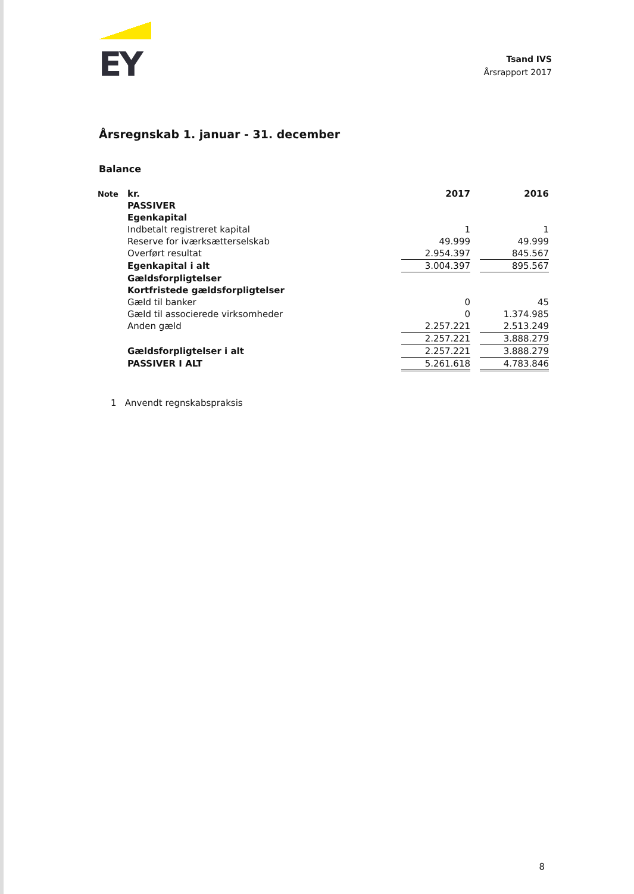EY
Tsand IVS
Årsrapport 2017
Årsregnskab 1. januar - 31. december
Balance
| Note | kr. | 2017 | | 2016 |
| | PASSIVER | | | |
| | Egenkapital | | | |
| | Indbetalt registreret kapital | 1 | | 1 |
| | Reserve for iværksætterselskab | 49.999 | | 49.999 |
| | Overført resultat | 2.954.397 | | 845.567 |
| | Egenkapital i alt | 3.004.397 | | 895.567 |
| | Gældsforpligtelser | | | |
| | Kortfristede gældsforpligtelser | | | |
| | Gæld til banker | 0 | | 45 |
| | Gæld til associerede virksomheder | 0 | | 1.374.985 |
| | Anden gæld | 2.257.221 | | 2.513.249 |
| | | 2.257.221 | | 3.888.279 |
| | Gældsforpligtelser i alt | 2.257.221 | | 3.888.279 |
| | PASSIVER I ALT | 5.261.618 | | 4.783.846 |
1 Anvendt regnskabspraksis
8